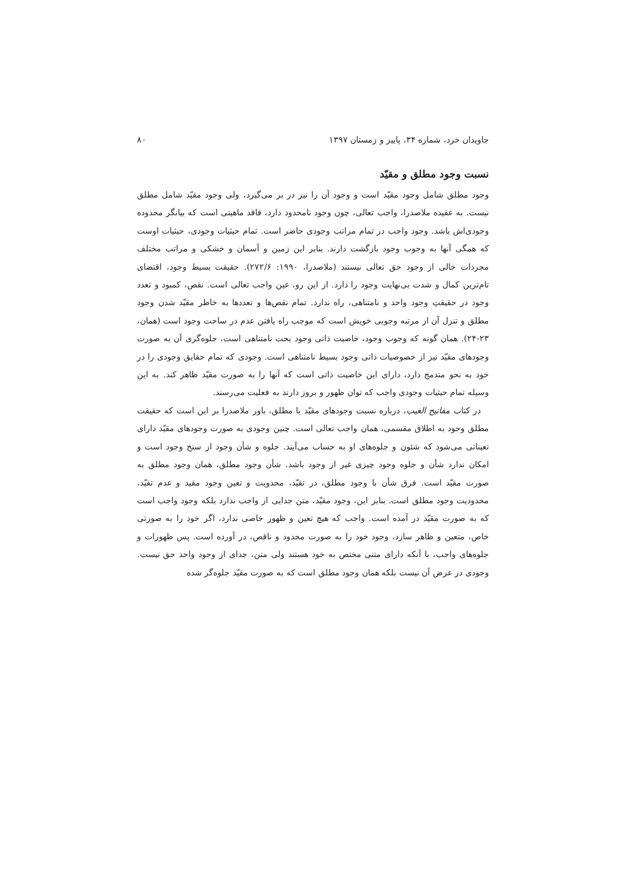جاویدان خرد، شماره ۳۴، پاییز و زمستان ۱۳۹۷ ۸۰
نسبت وجود مطلق و مقیّد
وجود مطلق شامل وجود مقیّد است و وجود آن را نیز در بر می‌گیرد، ولی وجود مقیّد شامل مطلق نیست. به عقیده ملاصدرا، واجب تعالی، چون وجود نامحدود دارد، فاقد ماهیتی است که بیانگر محدوده وجودی‌اش باشد. وجود واجب در تمام مراتب وجودی حاضر است. تمام حیثیات وجودی، حیثیات اوست که همگی آنها به وجوب وجود بازگشت دارند. بنابر این زمین و آسمان و خشکی و مراتب مختلف مجردات خالی از وجود حق تعالی نیستند (ملاصدرا، ۱۹۹۰: ۲۷۲/۶). حقیقت بسیط وجود، اقتضای تام‌ترین کمال و شدت بی‌نهایت وجود را دارد. از این رو، عین واجب تعالی است. نقص، کمبود و تعدد وجود در حقیقتِ وجود واحد و نامتناهی، راه ندارد. تمام نقص‌ها و تعددها به خاطر مقیّد شدن وجود مطلق و تنزل آن از مرتبه وجوبی خویش است که موجب راه یافتن عدم در ساحت وجود است (همان، ۲۳-۲۴). همان گونه که وجوب وجود، خاصیت ذاتی وجود بحت نامتناهی است، جلوه‌گری آن به صورت وجودهای مقیّد نیز از خصوصیات ذاتی وجود بسیط نامتناهی است. وجودی که تمام حقایق وجودی را در خود به نحو مندمج دارد، دارای این خاصیت ذاتی است که آنها را به صورت مقیّد ظاهر کند. به این وسیله تمام حیثیات وجودی واجب که توان ظهور و بروز دارند به فعلیت می‌رسند.
در کتاب مفاتیح الغیب، درباره نسبت وجودهای مقیّد با مطلق، باور ملاصدرا بر این است که حقیقت مطلق وجود به اطلاق مقسمی، همان واجب تعالی است. چنین وجودی به صورت وجودهای مقیّد دارای تعیناتی می‌شود که شئون و جلوه‌های او به حساب می‌آیند. جلوه و شأن وجود از سنخ وجود است و امکان ندارد شأن و جلوه وجود چیزی غیر از وجود باشد. شأن وجود مطلق، همان وجود مطلق به صورت مقیّد است. فرق شأن با وجود مطلق، در تقیّد، محدویت و تعین وجود مقید و عدم تقیّد، محدودیت وجود مطلق است. بنابر این، وجود مقیّد، متن جدایی از واجب ندارد بلکه وجود واجب است که به صورت مقیّد در آمده است. واجب که هیچ تعین و ظهور خاصی ندارد، اگر خود را به صورتی خاص، متعین و ظاهر سازد، وجود خود را به صورت محدود و ناقص، در آورده است. پس ظهورات و جلوه‌های واجب، با آنکه دارای متنی مختص به خود هستند ولی متن، جدای از وجود واحد حق نیست. وجودی در عرض آن نیست بلکه همان وجود مطلق است که به صورت مقیّد جلوه‌گر شده